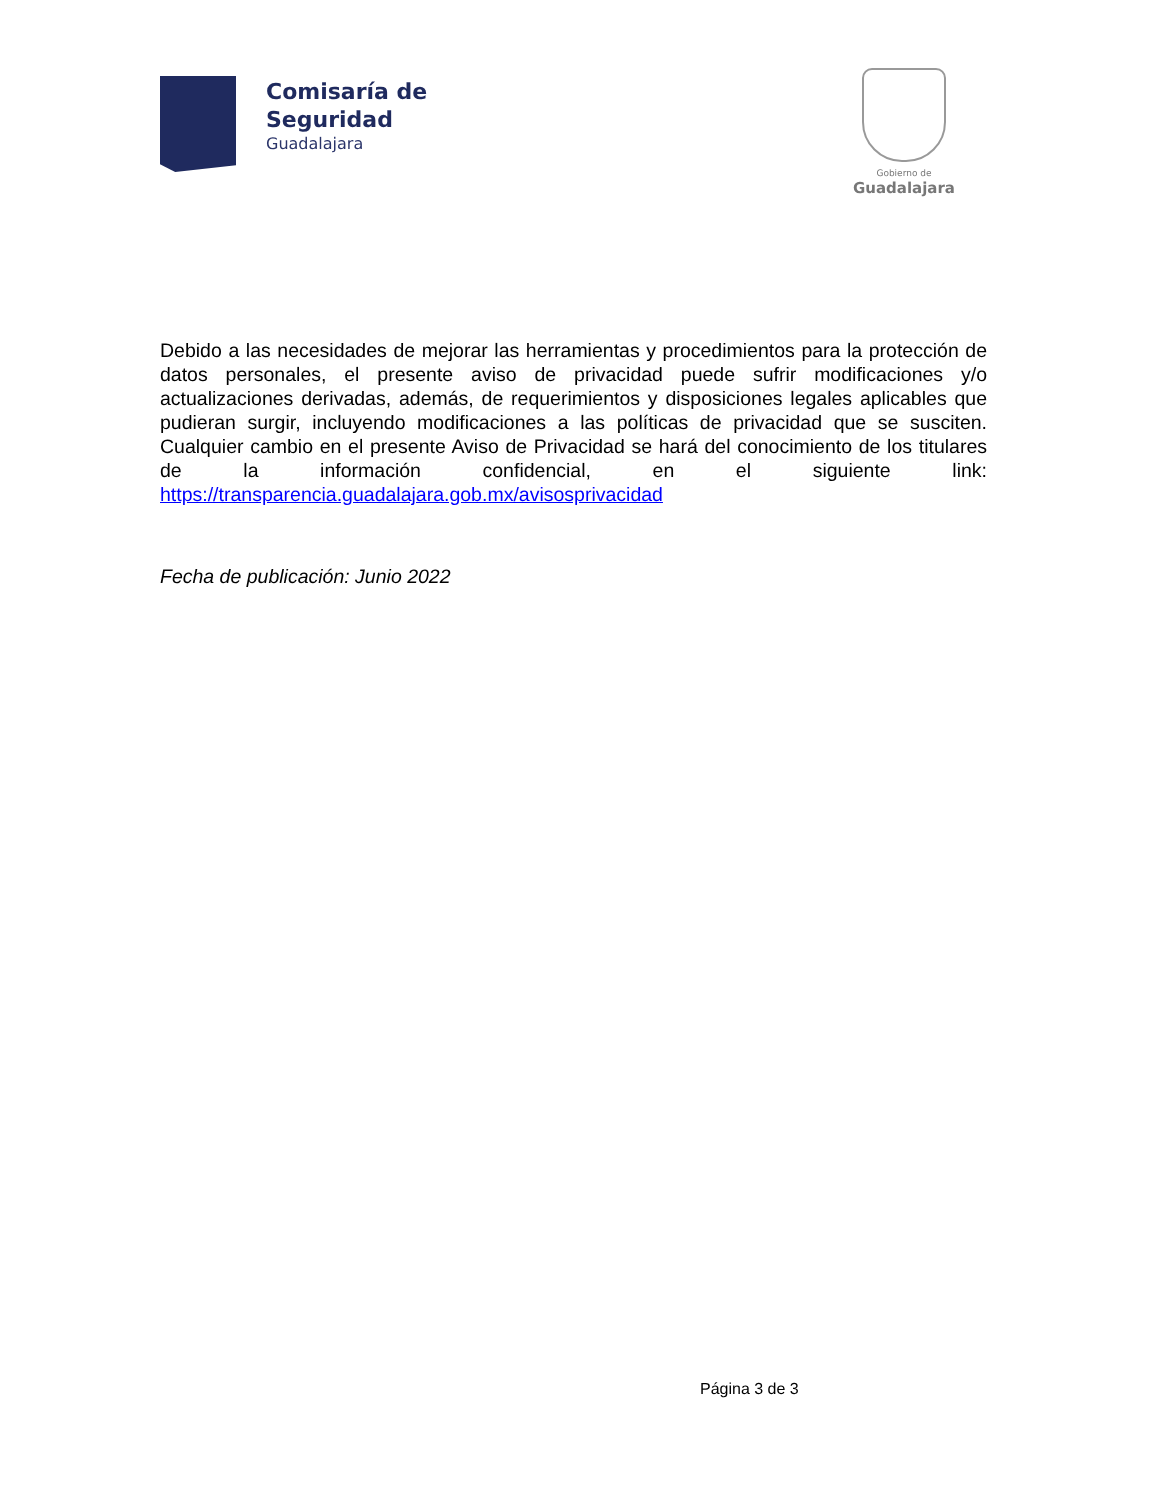Comisaría de
Seguridad
Guadalajara
Gobierno de
Guadalajara
Debido a las necesidades de mejorar las herramientas y procedimientos para la protección de datos personales, el presente aviso de privacidad puede sufrir modificaciones y/o actualizaciones derivadas, además, de requerimientos y disposiciones legales aplicables que pudieran surgir, incluyendo modificaciones a las políticas de privacidad que se susciten. Cualquier cambio en el presente Aviso de Privacidad se hará del conocimiento de los titulares de la información confidencial, en el siguiente link: https://transparencia.guadalajara.gob.mx/avisosprivacidad
Fecha de publicación: Junio 2022
Página 3 de 3